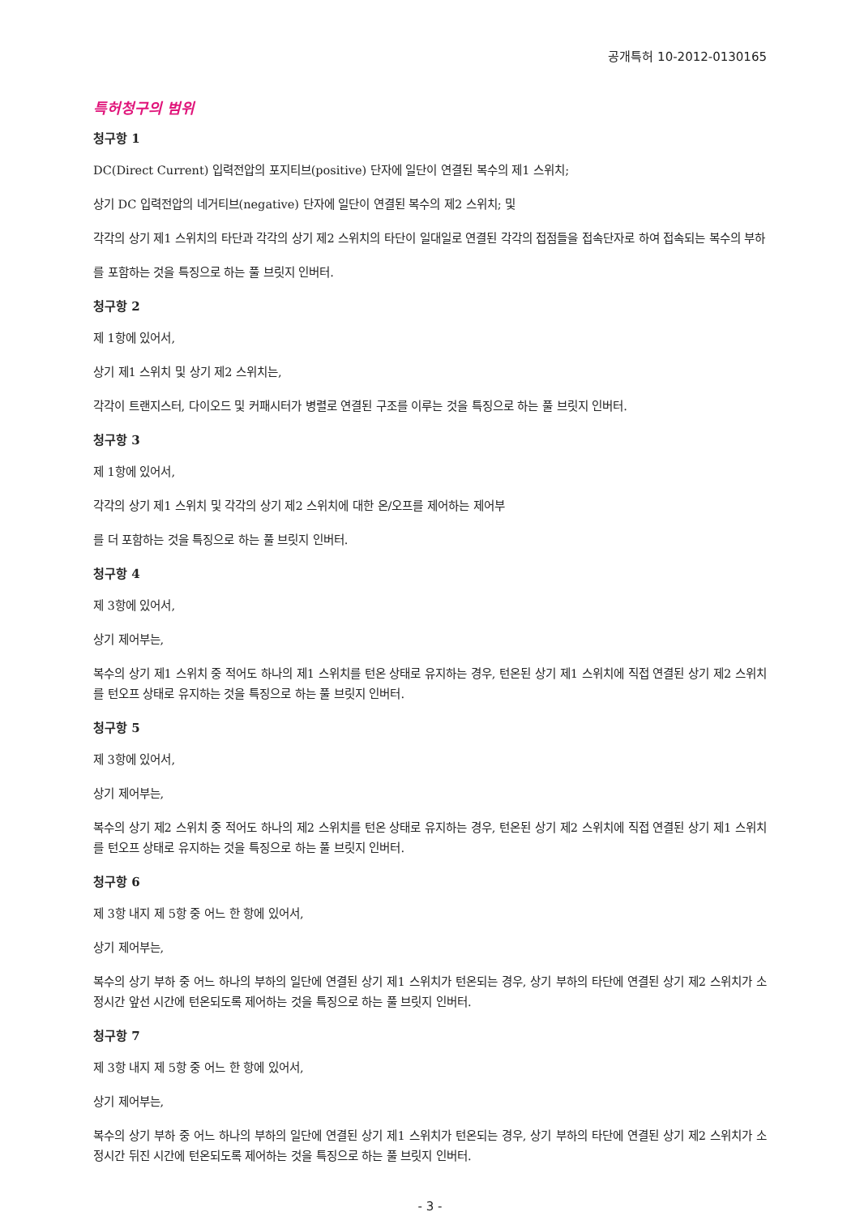공개특허 10-2012-0130165
특허청구의 범위
청구항 1
DC(Direct Current) 입력전압의 포지티브(positive) 단자에 일단이 연결된 복수의 제1 스위치;
상기 DC 입력전압의 네거티브(negative) 단자에 일단이 연결된 복수의 제2 스위치; 및
각각의 상기 제1 스위치의 타단과 각각의 상기 제2 스위치의 타단이 일대일로 연결된 각각의 접점들을 접속단자로 하여 접속되는 복수의 부하
를 포함하는 것을 특징으로 하는 풀 브릿지 인버터.
청구항 2
제 1항에 있어서,
상기 제1 스위치 및 상기 제2 스위치는,
각각이 트랜지스터, 다이오드 및 커패시터가 병렬로 연결된 구조를 이루는 것을 특징으로 하는 풀 브릿지 인버터.
청구항 3
제 1항에 있어서,
각각의 상기 제1 스위치 및 각각의 상기 제2 스위치에 대한 온/오프를 제어하는 제어부
를 더 포함하는 것을 특징으로 하는 풀 브릿지 인버터.
청구항 4
제 3항에 있어서,
상기 제어부는,
복수의 상기 제1 스위치 중 적어도 하나의 제1 스위치를 턴온 상태로 유지하는 경우, 턴온된 상기 제1 스위치에 직접 연결된 상기 제2 스위치를 턴오프 상태로 유지하는 것을 특징으로 하는 풀 브릿지 인버터.
청구항 5
제 3항에 있어서,
상기 제어부는,
복수의 상기 제2 스위치 중 적어도 하나의 제2 스위치를 턴온 상태로 유지하는 경우, 턴온된 상기 제2 스위치에 직접 연결된 상기 제1 스위치를 턴오프 상태로 유지하는 것을 특징으로 하는 풀 브릿지 인버터.
청구항 6
제 3항 내지 제 5항 중 어느 한 항에 있어서,
상기 제어부는,
복수의 상기 부하 중 어느 하나의 부하의 일단에 연결된 상기 제1 스위치가 턴온되는 경우, 상기 부하의 타단에 연결된 상기 제2 스위치가 소정시간 앞선 시간에 턴온되도록 제어하는 것을 특징으로 하는 풀 브릿지 인버터.
청구항 7
제 3항 내지 제 5항 중 어느 한 항에 있어서,
상기 제어부는,
복수의 상기 부하 중 어느 하나의 부하의 일단에 연결된 상기 제1 스위치가 턴온되는 경우, 상기 부하의 타단에 연결된 상기 제2 스위치가 소정시간 뒤진 시간에 턴온되도록 제어하는 것을 특징으로 하는 풀 브릿지 인버터.
- 3 -